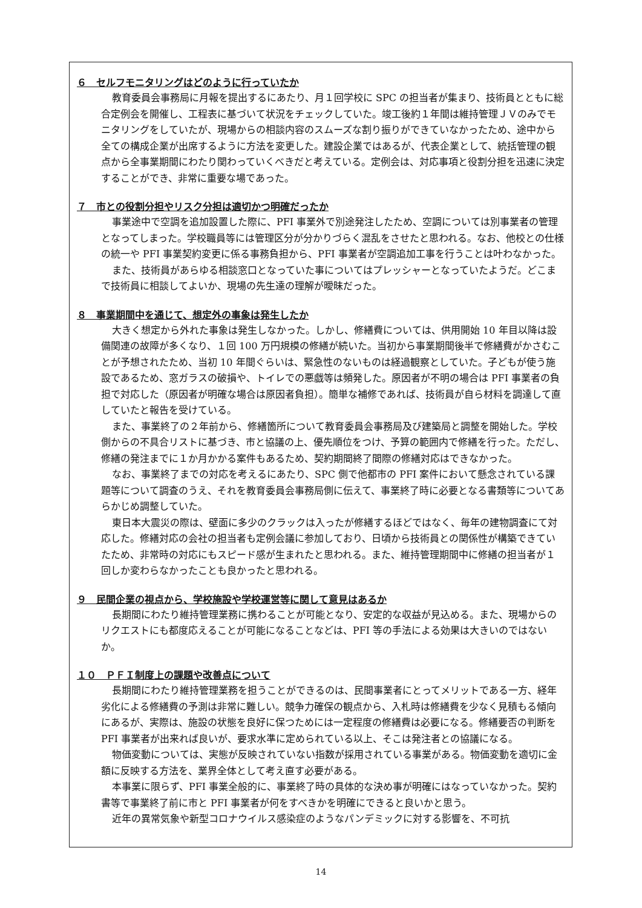６　セルフモニタリングはどのように行っていたか
教育委員会事務局に月報を提出するにあたり、月１回学校に SPC の担当者が集まり、技術員とともに総合定例会を開催し、工程表に基づいて状況をチェックしていた。竣工後約１年間は維持管理ＪＶのみでモニタリングをしていたが、現場からの相談内容のスムーズな割り振りができていなかったため、途中から全ての構成企業が出席するように方法を変更した。建設企業ではあるが、代表企業として、統括管理の観点から全事業期間にわたり関わっていくべきだと考えている。定例会は、対応事項と役割分担を迅速に決定することができ、非常に重要な場であった。
７　市との役割分担やリスク分担は適切かつ明確だったか
事業途中で空調を追加設置した際に、PFI 事業外で別途発注したため、空調については別事業者の管理となってしまった。学校職員等には管理区分が分かりづらく混乱をさせたと思われる。なお、他校との仕様の統一や PFI 事業契約変更に係る事務負担から、PFI 事業者が空調追加工事を行うことは叶わなかった。
また、技術員があらゆる相談窓口となっていた事についてはプレッシャーとなっていたようだ。どこまで技術員に相談してよいか、現場の先生達の理解が曖昧だった。
８　事業期間中を通じて、想定外の事象は発生したか
大きく想定から外れた事象は発生しなかった。しかし、修繕費については、供用開始 10 年目以降は設備関連の故障が多くなり、１回 100 万円規模の修繕が続いた。当初から事業期間後半で修繕費がかさむことが予想されたため、当初 10 年間ぐらいは、緊急性のないものは経過観察としていた。子どもが使う施設であるため、窓ガラスの破損や、トイレでの悪戯等は頻発した。原因者が不明の場合は PFI 事業者の負担で対応した（原因者が明確な場合は原因者負担）。簡単な補修であれば、技術員が自ら材料を調達して直していたと報告を受けている。
また、事業終了の２年前から、修繕箇所について教育委員会事務局及び建築局と調整を開始した。学校側からの不具合リストに基づき、市と協議の上、優先順位をつけ、予算の範囲内で修繕を行った。ただし、修繕の発注までに１か月かかる案件もあるため、契約期間終了間際の修繕対応はできなかった。
なお、事業終了までの対応を考えるにあたり、SPC 側で他都市の PFI 案件において懸念されている課題等について調査のうえ、それを教育委員会事務局側に伝えて、事業終了時に必要となる書類等についてあらかじめ調整していた。
東日本大震災の際は、壁面に多少のクラックは入ったが修繕するほどではなく、毎年の建物調査にて対応した。修繕対応の会社の担当者も定例会議に参加しており、日頃から技術員との関係性が構築できていたため、非常時の対応にもスピード感が生まれたと思われる。また、維持管理期間中に修繕の担当者が１回しか変わらなかったことも良かったと思われる。
９　民間企業の視点から、学校施設や学校運営等に関して意見はあるか
長期間にわたり維持管理業務に携わることが可能となり、安定的な収益が見込める。また、現場からのリクエストにも都度応えることが可能になることなどは、PFI 等の手法による効果は大きいのではないか。
１０　ＰＦＩ制度上の課題や改善点について
長期間にわたり維持管理業務を担うことができるのは、民間事業者にとってメリットである一方、経年劣化による修繕費の予測は非常に難しい。競争力確保の観点から、入札時は修繕費を少なく見積もる傾向にあるが、実際は、施設の状態を良好に保つためには一定程度の修繕費は必要になる。修繕要否の判断を PFI 事業者が出来れば良いが、要求水準に定められている以上、そこは発注者との協議になる。
物価変動については、実態が反映されていない指数が採用されている事業がある。物価変動を適切に金額に反映する方法を、業界全体として考え直す必要がある。
本事業に限らず、PFI 事業全般的に、事業終了時の具体的な決め事が明確にはなっていなかった。契約書等で事業終了前に市と PFI 事業者が何をすべきかを明確にできると良いかと思う。
近年の異常気象や新型コロナウイルス感染症のようなパンデミックに対する影響を、不可抗
14